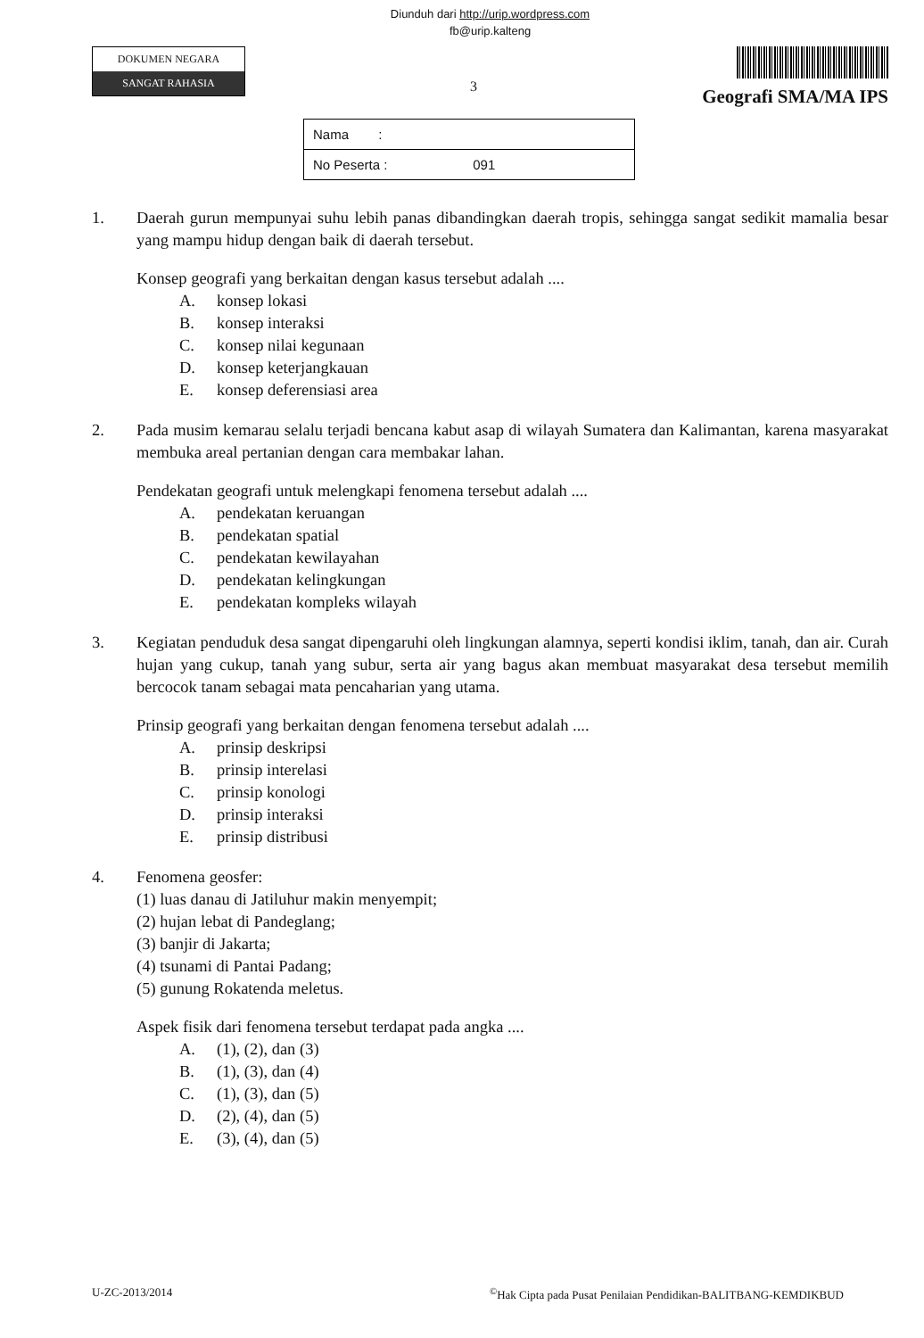Diunduh dari http://urip.wordpress.com
fb@urip.kalteng
DOKUMEN NEGARA
SANGAT RAHASIA
3
Geografi SMA/MA IPS
| Nama : |
| No Peserta : 091 |
1. Daerah gurun mempunyai suhu lebih panas dibandingkan daerah tropis, sehingga sangat sedikit mamalia besar yang mampu hidup dengan baik di daerah tersebut.
Konsep geografi yang berkaitan dengan kasus tersebut adalah ....
A. konsep lokasi
B. konsep interaksi
C. konsep nilai kegunaan
D. konsep keterjangkauan
E. konsep deferensiasi area
2. Pada musim kemarau selalu terjadi bencana kabut asap di wilayah Sumatera dan Kalimantan, karena masyarakat membuka areal pertanian dengan cara membakar lahan.
Pendekatan geografi untuk melengkapi fenomena tersebut adalah ....
A. pendekatan keruangan
B. pendekatan spatial
C. pendekatan kewilayahan
D. pendekatan kelingkungan
E. pendekatan kompleks wilayah
3. Kegiatan penduduk desa sangat dipengaruhi oleh lingkungan alamnya, seperti kondisi iklim, tanah, dan air. Curah hujan yang cukup, tanah yang subur, serta air yang bagus akan membuat masyarakat desa tersebut memilih bercocok tanam sebagai mata pencaharian yang utama.
Prinsip geografi yang berkaitan dengan fenomena tersebut adalah ....
A. prinsip deskripsi
B. prinsip interelasi
C. prinsip konologi
D. prinsip interaksi
E. prinsip distribusi
4. Fenomena geosfer:
(1) luas danau di Jatiluhur makin menyempit;
(2) hujan lebat di Pandeglang;
(3) banjir di Jakarta;
(4) tsunami di Pantai Padang;
(5) gunung Rokatenda meletus.
Aspek fisik dari fenomena tersebut terdapat pada angka ....
A. (1), (2), dan (3)
B. (1), (3), dan (4)
C. (1), (3), dan (5)
D. (2), (4), dan (5)
E. (3), (4), dan (5)
U-ZC-2013/2014<sup>©</sup>Hak Cipta pada Pusat Penilaian Pendidikan-BALITBANG-KEMDIKBUD